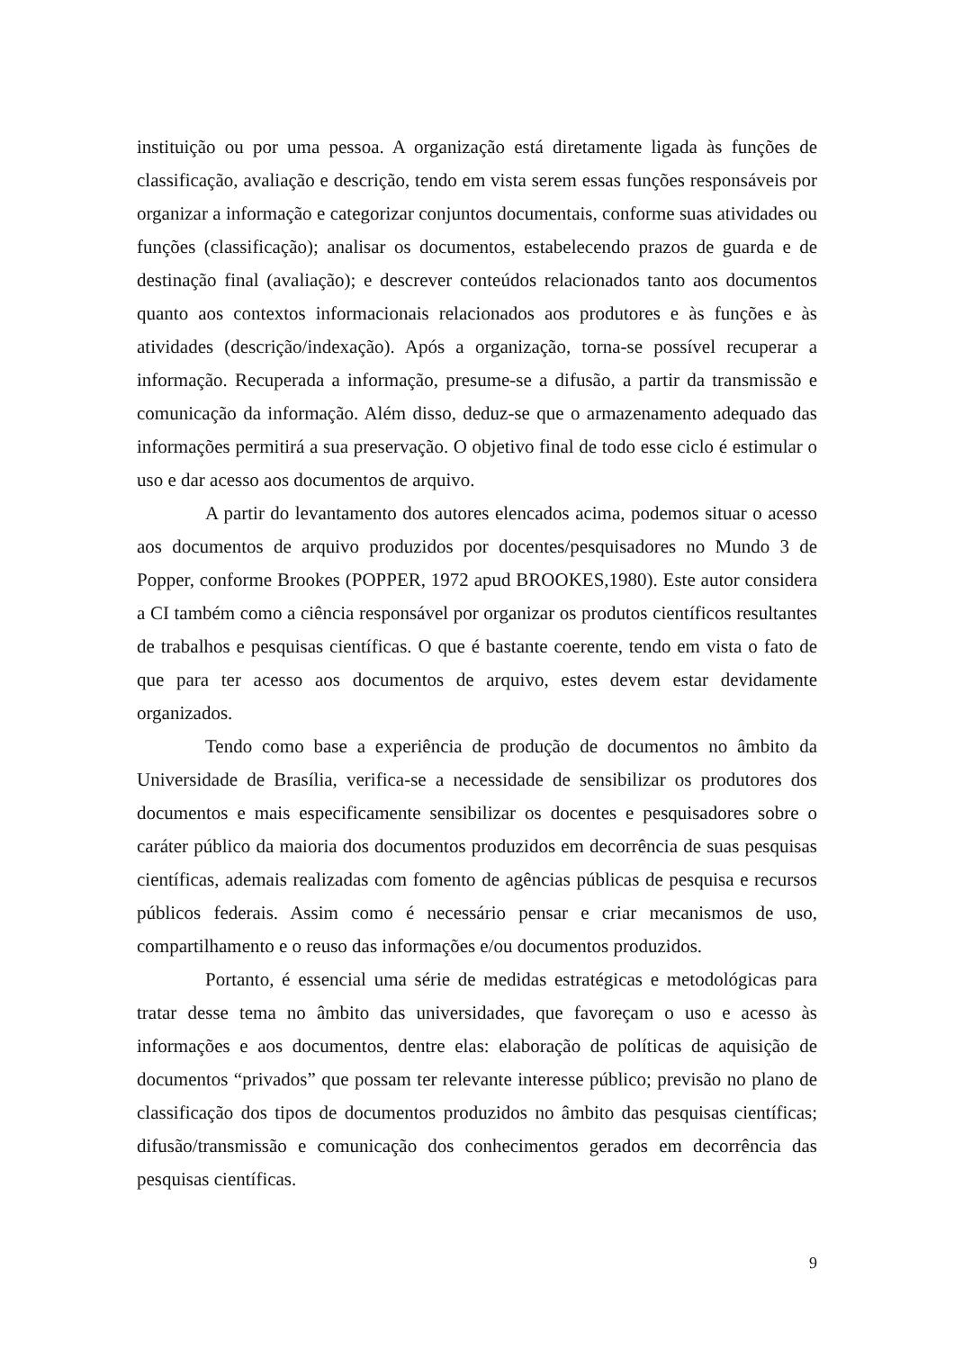instituição ou por uma pessoa. A organização está diretamente ligada às funções de classificação, avaliação e descrição, tendo em vista serem essas funções responsáveis por organizar a informação e categorizar conjuntos documentais, conforme suas atividades ou funções (classificação); analisar os documentos, estabelecendo prazos de guarda e de destinação final (avaliação); e descrever conteúdos relacionados tanto aos documentos quanto aos contextos informacionais relacionados aos produtores e às funções e às atividades (descrição/indexação). Após a organização, torna-se possível recuperar a informação. Recuperada a informação, presume-se a difusão, a partir da transmissão e comunicação da informação. Além disso, deduz-se que o armazenamento adequado das informações permitirá a sua preservação. O objetivo final de todo esse ciclo é estimular o uso e dar acesso aos documentos de arquivo.
A partir do levantamento dos autores elencados acima, podemos situar o acesso aos documentos de arquivo produzidos por docentes/pesquisadores no Mundo 3 de Popper, conforme Brookes (POPPER, 1972 apud BROOKES,1980). Este autor considera a CI também como a ciência responsável por organizar os produtos científicos resultantes de trabalhos e pesquisas científicas. O que é bastante coerente, tendo em vista o fato de que para ter acesso aos documentos de arquivo, estes devem estar devidamente organizados.
Tendo como base a experiência de produção de documentos no âmbito da Universidade de Brasília, verifica-se a necessidade de sensibilizar os produtores dos documentos e mais especificamente sensibilizar os docentes e pesquisadores sobre o caráter público da maioria dos documentos produzidos em decorrência de suas pesquisas científicas, ademais realizadas com fomento de agências públicas de pesquisa e recursos públicos federais. Assim como é necessário pensar e criar mecanismos de uso, compartilhamento e o reuso das informações e/ou documentos produzidos.
Portanto, é essencial uma série de medidas estratégicas e metodológicas para tratar desse tema no âmbito das universidades, que favoreçam o uso e acesso às informações e aos documentos, dentre elas: elaboração de políticas de aquisição de documentos “privados” que possam ter relevante interesse público; previsão no plano de classificação dos tipos de documentos produzidos no âmbito das pesquisas científicas; difusão/transmissão e comunicação dos conhecimentos gerados em decorrência das pesquisas científicas.
9